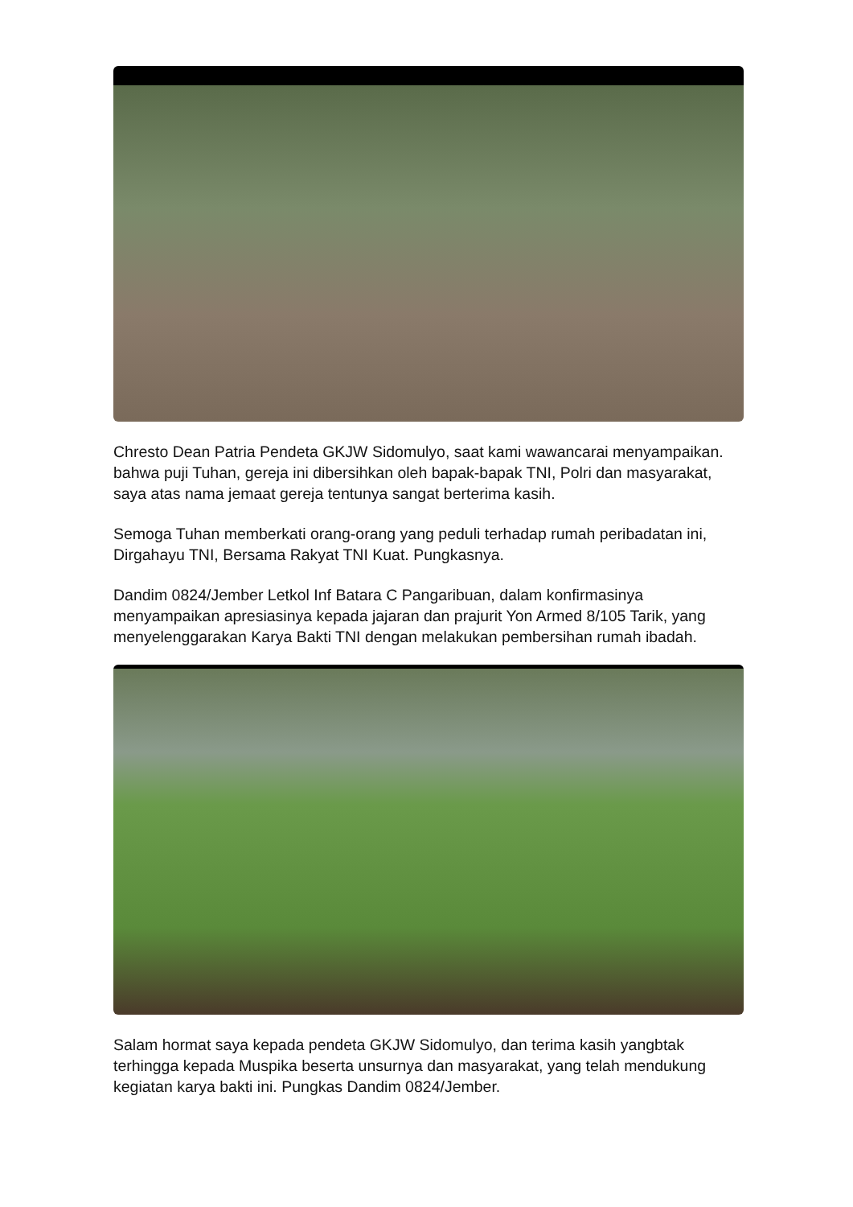Chresto Dean Patria Pendeta GKJW Sidomulyo, saat kami wawancarai menyampaikan. bahwa puji Tuhan, gereja ini dibersihkan oleh bapak-bapak TNI, Polri dan masyarakat, saya atas nama jemaat gereja tentunya sangat berterima kasih.
Semoga Tuhan memberkati orang-orang yang peduli terhadap rumah peribadatan ini, Dirgahayu TNI, Bersama Rakyat TNI Kuat. Pungkasnya.
Dandim 0824/Jember Letkol Inf Batara C Pangaribuan, dalam konfirmasinya menyampaikan apresiasinya kepada jajaran dan prajurit Yon Armed 8/105 Tarik, yang menyelenggarakan Karya Bakti TNI dengan melakukan pembersihan rumah ibadah.
Salam hormat saya kepada pendeta GKJW Sidomulyo, dan terima kasih yangbtak terhingga kepada Muspika beserta unsurnya dan masyarakat, yang telah mendukung kegiatan karya bakti ini. Pungkas Dandim 0824/Jember.